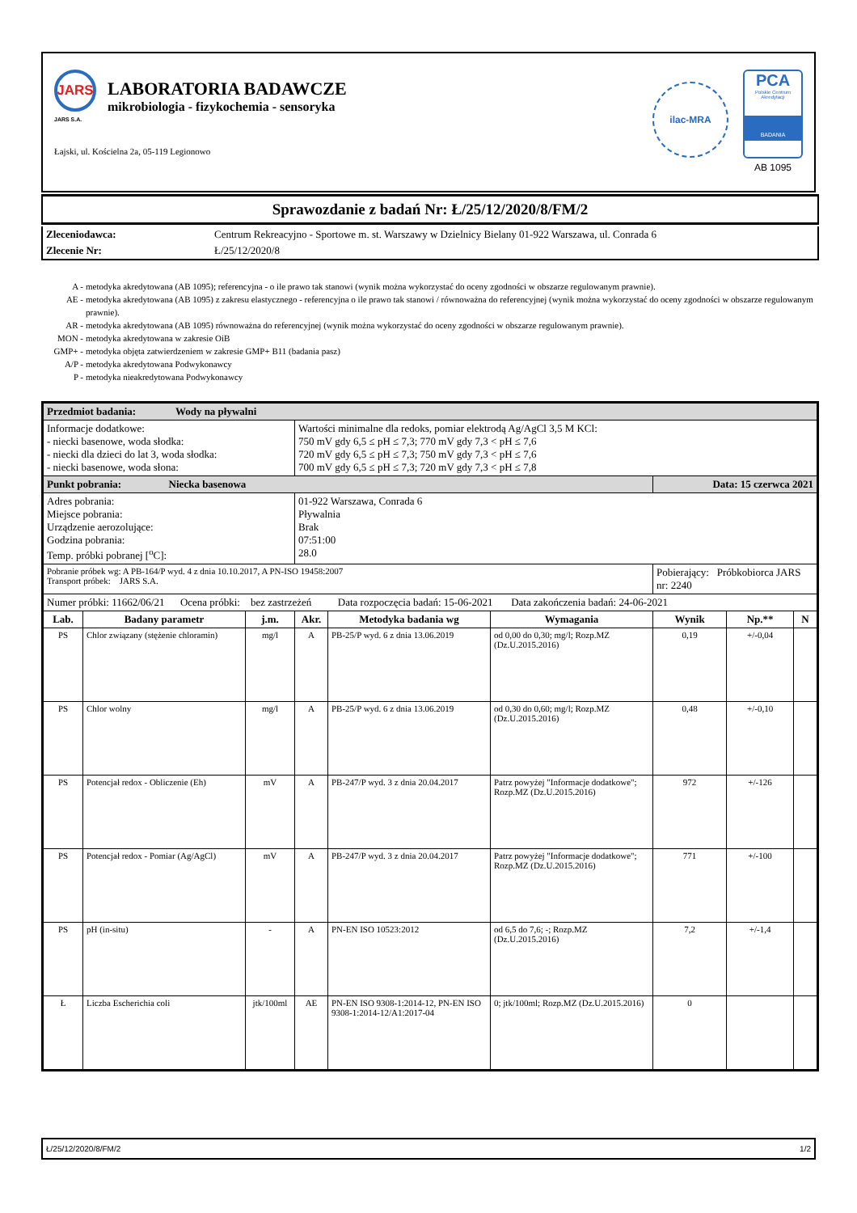JARS
JARS S.A.
LABORATORIA BADAWCZE
mikrobiologia - fizykochemia - sensoryka
Łajski, ul. Kościelna 2a, 05-119 Legionowo
ilac-MRA
PCA
Polskie Centrum Akredytacji
BADANIA
AB 1095
Sprawozdanie z badań Nr: Ł/25/12/2020/8/FM/2
| Zleceniodawca: | Centrum Rekreacyjno - Sportowe m. st. Warszawy w Dzielnicy Bielany 01-922 Warszawa, ul. Conrada 6 |
| Zlecenie Nr: | Ł/25/12/2020/8 |
| A - | metodyka akredytowana (AB 1095); referencyjna - o ile prawo tak stanowi (wynik można wykorzystać do oceny zgodności w obszarze regulowanym prawnie). |
| AE - | metodyka akredytowana (AB 1095) z zakresu elastycznego - referencyjna o ile prawo tak stanowi / równoważna do referencyjnej (wynik można wykorzystać do oceny zgodności w obszarze regulowanym prawnie). |
| AR - | metodyka akredytowana (AB 1095) równoważna do referencyjnej (wynik można wykorzystać do oceny zgodności w obszarze regulowanym prawnie). |
| MON - | metodyka akredytowana w zakresie OiB |
| GMP+ - | metodyka objęta zatwierdzeniem w zakresie GMP+ B11 (badania pasz) |
| A/P - | metodyka akredytowana Podwykonawcy |
| P - | metodyka nieakredytowana Podwykonawcy |
| Przedmiot badania: Wody na pływalni | | | | | | | | |
| Informacje dodatkowe: - niecki basenowe, woda słodka: - niecki dla dzieci do lat 3, woda słodka: - niecki basenowe, woda słona: | | | Wartości minimalne dla redoks, pomiar elektrodą Ag/AgCl 3,5 M KCl: 750 mV gdy 6,5 ≤ pH ≤ 7,3; 770 mV gdy 7,3 < pH ≤ 7,6 720 mV gdy 6,5 ≤ pH ≤ 7,3; 750 mV gdy 7,3 < pH ≤ 7,6 700 mV gdy 6,5 ≤ pH ≤ 7,3; 720 mV gdy 7,3 < pH ≤ 7,8 | | | | | |
| Punkt pobrania: Niecka basenowa | | | | | | Data: 15 czerwca 2021 | | |
| Adres pobrania: Miejsce pobrania: Urządzenie aerozolujące: Godzina pobrania: Temp. próbki pobranej [<sup>o</sup>C]: | | | 01-922 Warszawa, Conrada 6 Pływalnia Brak 07:51:00 28.0 | | | | | |
| Pobranie próbek wg: A PB-164/P wyd. 4 z dnia 10.10.2017, A PN-ISO 19458:2007 Transport próbek: JARS S.A. | | | | | | Pobierający: Próbkobiorca JARS nr: 2240 | | |
| Numer próbki: 11662/06/21 Ocena próbki: bez zastrzeżeń Data rozpoczęcia badań: 15-06-2021 Data zakończenia badań: 24-06-2021 | | | | | | | | |
| Lab. | Badany parametr | j.m. | Akr. | Metodyka badania wg | Wymagania | Wynik | Np.** | N |
| PS | Chlor związany (stężenie chloramin) | mg/l | A | PB-25/P wyd. 6 z dnia 13.06.2019 | od 0,00 do 0,30; mg/l; Rozp.MZ (Dz.U.2015.2016) | 0,19 | +/-0,04 | |
| PS | Chlor wolny | mg/l | A | PB-25/P wyd. 6 z dnia 13.06.2019 | od 0,30 do 0,60; mg/l; Rozp.MZ (Dz.U.2015.2016) | 0,48 | +/-0,10 | |
| PS | Potencjał redox - Obliczenie (Eh) | mV | A | PB-247/P wyd. 3 z dnia 20.04.2017 | Patrz powyżej "Informacje dodatkowe"; Rozp.MZ (Dz.U.2015.2016) | 972 | +/-126 | |
| PS | Potencjał redox - Pomiar (Ag/AgCl) | mV | A | PB-247/P wyd. 3 z dnia 20.04.2017 | Patrz powyżej "Informacje dodatkowe"; Rozp.MZ (Dz.U.2015.2016) | 771 | +/-100 | |
| PS | pH (in-situ) | - | A | PN-EN ISO 10523:2012 | od 6,5 do 7,6; -; Rozp.MZ (Dz.U.2015.2016) | 7,2 | +/-1,4 | |
| Ł | Liczba Escherichia coli | jtk/100ml | AE | PN-EN ISO 9308-1:2014-12, PN-EN ISO 9308-1:2014-12/A1:2017-04 | 0; jtk/100ml; Rozp.MZ (Dz.U.2015.2016) | 0 | | |
Ł/25/12/2020/8/FM/2 1/2